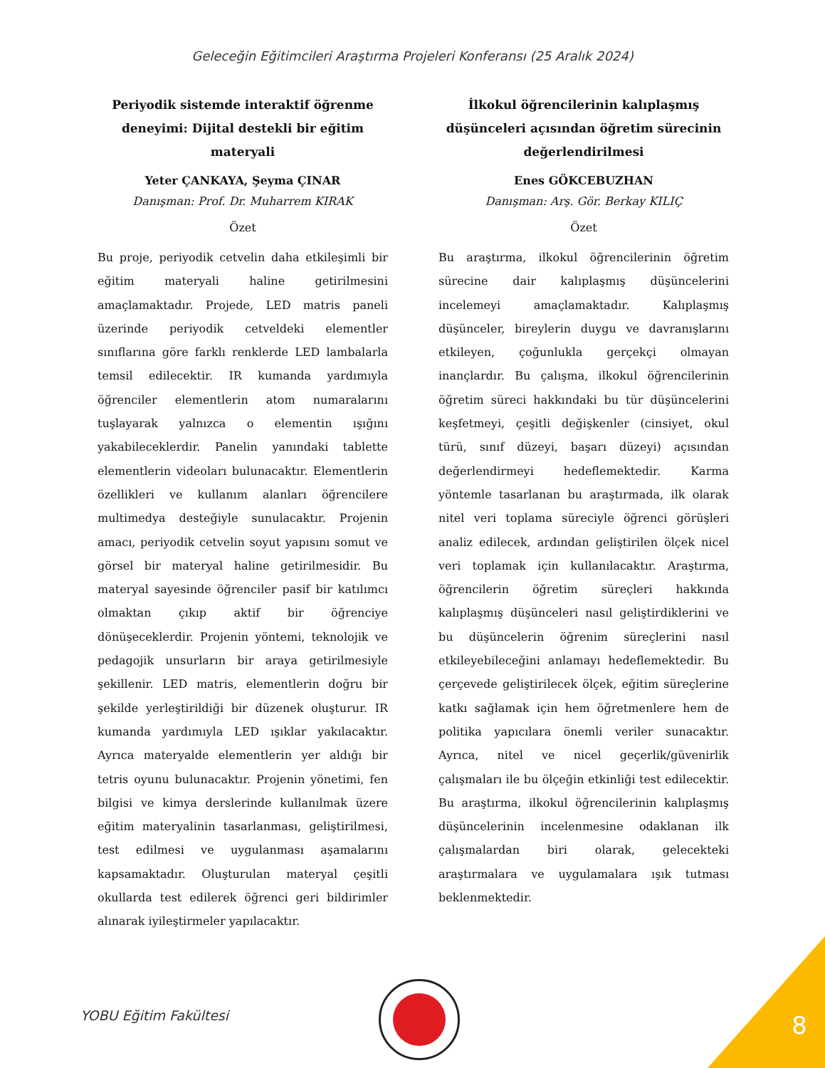Geleceğin Eğitimcileri Araştırma Projeleri Konferansı (25 Aralık 2024)
Periyodik sistemde interaktif öğrenme deneyimi: Dijital destekli bir eğitim materyali
Yeter ÇANKAYA, Şeyma ÇINAR
Danışman: Prof. Dr. Muharrem KIRAK
Özet
Bu proje, periyodik cetvelin daha etkileşimli bir eğitim materyali haline getirilmesini amaçlamaktadır. Projede, LED matris paneli üzerinde periyodik cetveldeki elementler sınıflarına göre farklı renklerde LED lambalarla temsil edilecektir. IR kumanda yardımıyla öğrenciler elementlerin atom numaralarını tuşlayarak yalnızca o elementin ışığını yakabileceklerdir. Panelin yanındaki tablette elementlerin videoları bulunacaktır. Elementlerin özellikleri ve kullanım alanları öğrencilere multimedya desteğiyle sunulacaktır. Projenin amacı, periyodik cetvelin soyut yapısını somut ve görsel bir materyal haline getirilmesidir. Bu materyal sayesinde öğrenciler pasif bir katılımcı olmaktan çıkıp aktif bir öğrenciye dönüşeceklerdir. Projenin yöntemi, teknolojik ve pedagojik unsurların bir araya getirilmesiyle şekillenir. LED matris, elementlerin doğru bir şekilde yerleştirildiği bir düzenek oluşturur. IR kumanda yardımıyla LED ışıklar yakılacaktır. Ayrıca materyalde elementlerin yer aldığı bir tetris oyunu bulunacaktır. Projenin yönetimi, fen bilgisi ve kimya derslerinde kullanılmak üzere eğitim materyalinin tasarlanması, geliştirilmesi, test edilmesi ve uygulanması aşamalarını kapsamaktadır. Oluşturulan materyal çeşitli okullarda test edilerek öğrenci geri bildirimler alınarak iyileştirmeler yapılacaktır.
İlkokul öğrencilerinin kalıplaşmış düşünceleri açısından öğretim sürecinin değerlendirilmesi
Enes GÖKCEBUZHAN
Danışman: Arş. Gör. Berkay KILIÇ
Özet
Bu araştırma, ilkokul öğrencilerinin öğretim sürecine dair kalıplaşmış düşüncelerini incelemeyi amaçlamaktadır. Kalıplaşmış düşünceler, bireylerin duygu ve davranışlarını etkileyen, çoğunlukla gerçekçi olmayan inançlardır. Bu çalışma, ilkokul öğrencilerinin öğretim süreci hakkındaki bu tür düşüncelerini keşfetmeyi, çeşitli değişkenler (cinsiyet, okul türü, sınıf düzeyi, başarı düzeyi) açısından değerlendirmeyi hedeflemektedir. Karma yöntemle tasarlanan bu araştırmada, ilk olarak nitel veri toplama süreciyle öğrenci görüşleri analiz edilecek, ardından geliştirilen ölçek nicel veri toplamak için kullanılacaktır. Araştırma, öğrencilerin öğretim süreçleri hakkında kalıplaşmış düşünceleri nasıl geliştirdiklerini ve bu düşüncelerin öğrenim süreçlerini nasıl etkileyebileceğini anlamayı hedeflemektedir. Bu çerçevede geliştirilecek ölçek, eğitim süreçlerine katkı sağlamak için hem öğretmenlere hem de politika yapıcılara önemli veriler sunacaktır. Ayrıca, nitel ve nicel geçerlik/güvenirlik çalışmaları ile bu ölçeğin etkinliği test edilecektir. Bu araştırma, ilkokul öğrencilerinin kalıplaşmış düşüncelerinin incelenmesine odaklanan ilk çalışmalardan biri olarak, gelecekteki araştırmalara ve uygulamalara ışık tutması beklenmektedir.
YOBU Eğitim Fakültesi 8